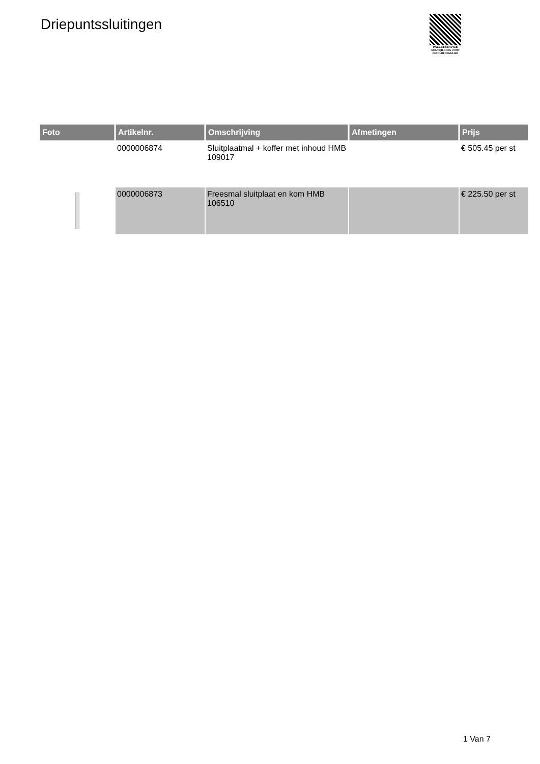Driepuntssluitingen
PALLETSERVICE
SCAN QR-CODE VOOR
RETOURFORMULIER
| Foto | Artikelnr. | Omschrijving | Afmetingen | Prijs |
| --- | --- | --- | --- | --- |
| | 0000006874 | Sluitplaatmal + koffer met inhoud HMB 109017 | | € 505.45 per st |
| | 0000006873 | Freesmal sluitplaat en kom HMB 106510 | | € 225.50 per st |
1 Van 7